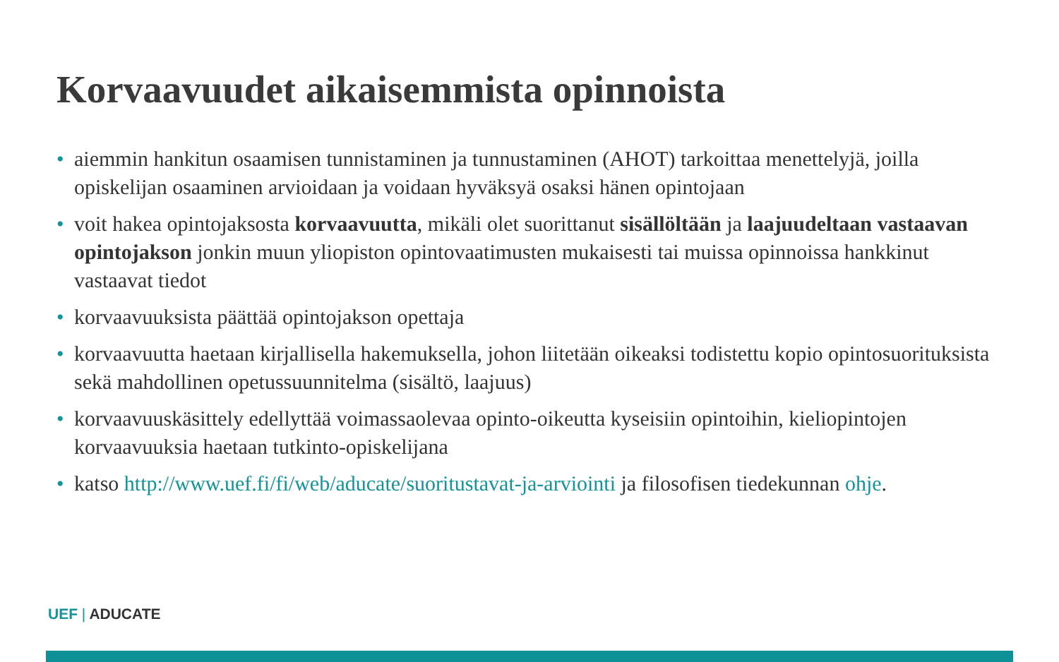Korvaavuudet aikaisemmista opinnoista
• aiemmin hankitun osaamisen tunnistaminen ja tunnustaminen (AHOT) tarkoittaa menettelyjä, joilla opiskelijan osaaminen arvioidaan ja voidaan hyväksyä osaksi hänen opintojaan
• voit hakea opintojaksosta korvaavuutta, mikäli olet suorittanut sisällöltään ja laajuudeltaan vastaavan opintojakson jonkin muun yliopiston opintovaatimusten mukaisesti tai muissa opinnoissa hankkinut vastaavat tiedot
• korvaavuuksista päättää opintojakson opettaja
• korvaavuutta haetaan kirjallisella hakemuksella, johon liitetään oikeaksi todistettu kopio opintosuorituksista sekä mahdollinen opetussuunnitelma (sisältö, laajuus)
• korvaavuuskäsittely edellyttää voimassaolevaa opinto-oikeutta kyseisiin opintoihin, kieliopintojen korvaavuuksia haetaan tutkinto-opiskelijana
• katso http://www.uef.fi/fi/web/aducate/suoritustavat-ja-arviointi ja filosofisen tiedekunnan ohje.
UEF | ADUCATE